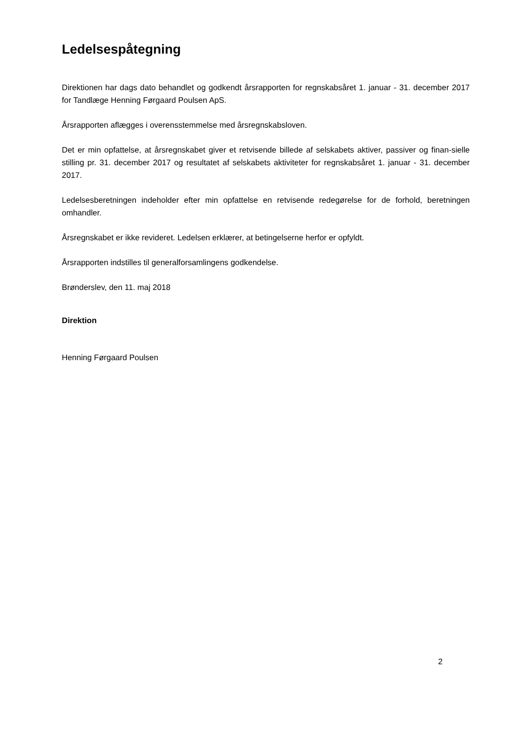Ledelsespåtegning
Direktionen har dags dato behandlet og godkendt årsrapporten for regnskabsåret 1. januar - 31. december 2017 for Tandlæge Henning Førgaard Poulsen ApS.
Årsrapporten aflægges i overensstemmelse med årsregnskabsloven.
Det er min opfattelse, at årsregnskabet giver et retvisende billede af selskabets aktiver, passiver og finan-sielle stilling pr. 31. december 2017 og resultatet af selskabets aktiviteter for regnskabsåret 1. januar - 31. december 2017.
Ledelsesberetningen indeholder efter min opfattelse en retvisende redegørelse for de forhold, beretningen omhandler.
Årsregnskabet er ikke revideret. Ledelsen erklærer, at betingelserne herfor er opfyldt.
Årsrapporten indstilles til generalforsamlingens godkendelse.
Brønderslev, den 11. maj 2018
Direktion
Henning Førgaard Poulsen
2